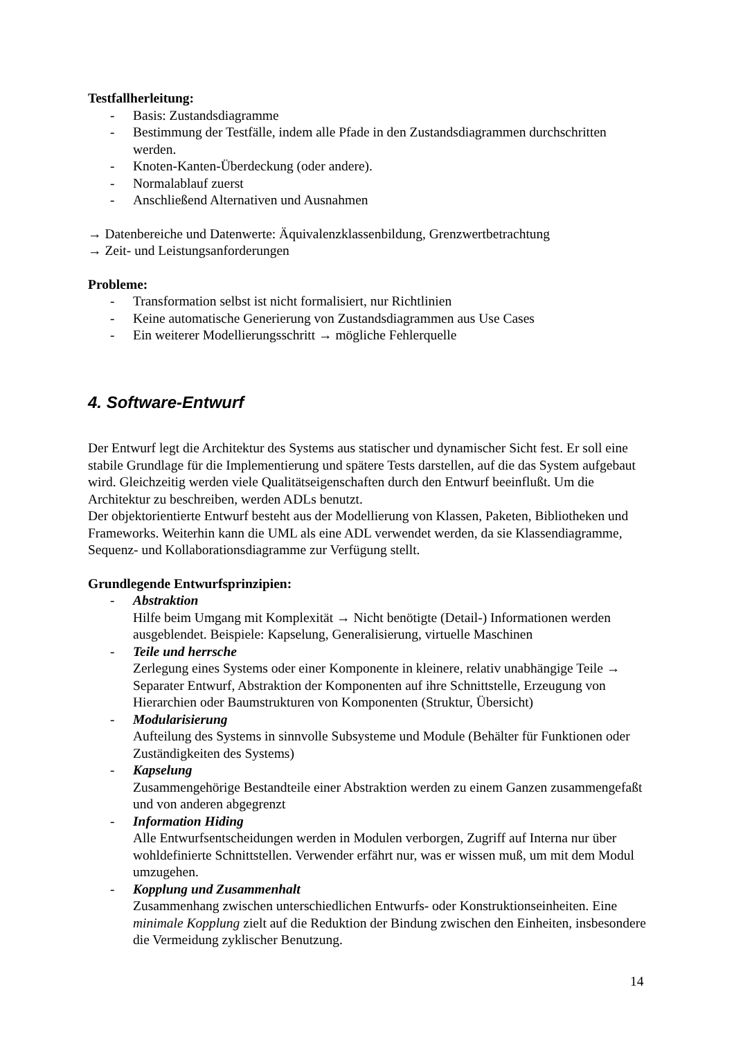Testfallherleitung:
- Basis: Zustandsdiagramme
- Bestimmung der Testfälle, indem alle Pfade in den Zustandsdiagrammen durchschritten werden.
- Knoten-Kanten-Überdeckung (oder andere).
- Normalablauf zuerst
- Anschließend Alternativen und Ausnahmen
→ Datenbereiche und Datenwerte: Äquivalenzklassenbildung, Grenzwertbetrachtung
→ Zeit- und Leistungsanforderungen
Probleme:
- Transformation selbst ist nicht formalisiert, nur Richtlinien
- Keine automatische Generierung von Zustandsdiagrammen aus Use Cases
- Ein weiterer Modellierungsschritt → mögliche Fehlerquelle
4. Software-Entwurf
Der Entwurf legt die Architektur des Systems aus statischer und dynamischer Sicht fest. Er soll eine stabile Grundlage für die Implementierung und spätere Tests darstellen, auf die das System aufgebaut wird. Gleichzeitig werden viele Qualitätseigenschaften durch den Entwurf beeinflußt. Um die Architektur zu beschreiben, werden ADLs benutzt.
Der objektorientierte Entwurf besteht aus der Modellierung von Klassen, Paketen, Bibliotheken und Frameworks. Weiterhin kann die UML als eine ADL verwendet werden, da sie Klassendiagramme, Sequenz- und Kollaborationsdiagramme zur Verfügung stellt.
Grundlegende Entwurfsprinzipien:
- Abstraktion
Hilfe beim Umgang mit Komplexität → Nicht benötigte (Detail-) Informationen werden ausgeblendet. Beispiele: Kapselung, Generalisierung, virtuelle Maschinen
- Teile und herrsche
Zerlegung eines Systems oder einer Komponente in kleinere, relativ unabhängige Teile → Separater Entwurf, Abstraktion der Komponenten auf ihre Schnittstelle, Erzeugung von Hierarchien oder Baumstrukturen von Komponenten (Struktur, Übersicht)
- Modularisierung
Aufteilung des Systems in sinnvolle Subsysteme und Module (Behälter für Funktionen oder Zuständigkeiten des Systems)
- Kapselung
Zusammengehörige Bestandteile einer Abstraktion werden zu einem Ganzen zusammengefaßt und von anderen abgegrenzt
- Information Hiding
Alle Entwurfsentscheidungen werden in Modulen verborgen, Zugriff auf Interna nur über wohldefinierte Schnittstellen. Verwender erfährt nur, was er wissen muß, um mit dem Modul umzugehen.
- Kopplung und Zusammenhalt
Zusammenhang zwischen unterschiedlichen Entwurfs- oder Konstruktionseinheiten. Eine minimale Kopplung zielt auf die Reduktion der Bindung zwischen den Einheiten, insbesondere die Vermeidung zyklischer Benutzung.
14